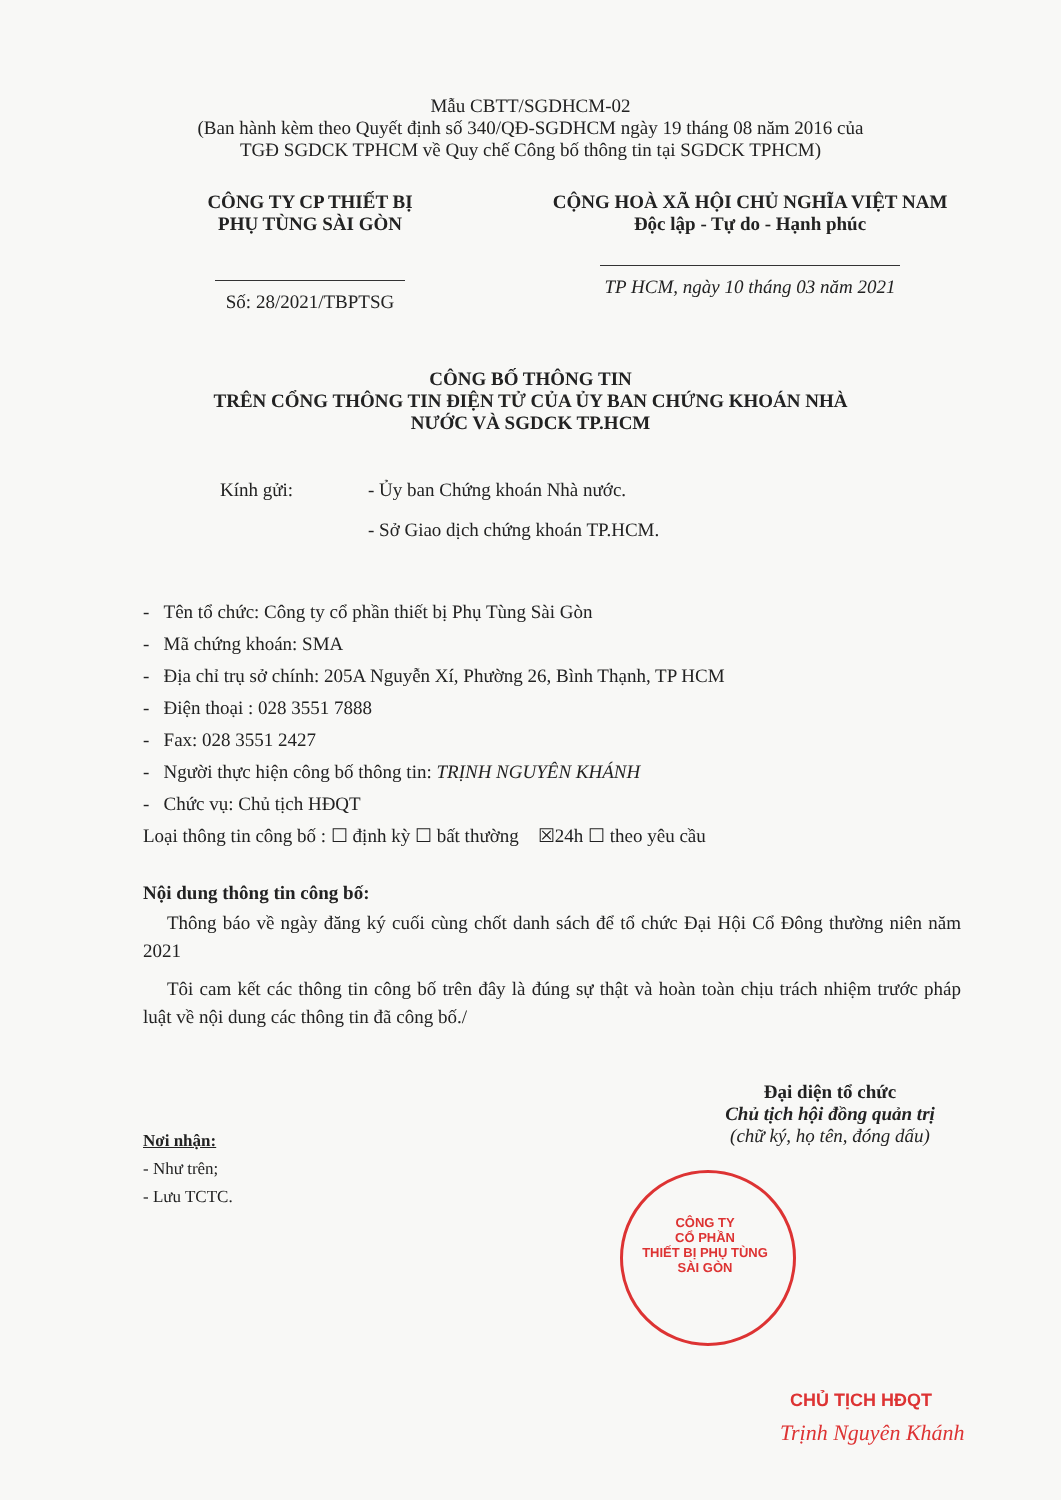Mẫu CBTT/SGDHCM-02
(Ban hành kèm theo Quyết định số 340/QĐ-SGDHCM ngày 19 tháng 08 năm 2016 của
TGĐ SGDCK TPHCM về Quy chế Công bố thông tin tại SGDCK TPHCM)
CÔNG TY CP THIẾT BỊ
PHỤ TÙNG SÀI GÒN
Số: 28/2021/TBPTSG
CỘNG HOÀ XÃ HỘI CHỦ NGHĨA VIỆT NAM
Độc lập - Tự do - Hạnh phúc
TP HCM, ngày 10 tháng 03 năm 2021
CÔNG BỐ THÔNG TIN
TRÊN CỔNG THÔNG TIN ĐIỆN TỬ CỦA ỦY BAN CHỨNG KHOÁN NHÀ
NƯỚC VÀ SGDCK TP.HCM
Kính gửi: - Ủy ban Chứng khoán Nhà nước.
- Sở Giao dịch chứng khoán TP.HCM.
- Tên tổ chức: Công ty cổ phần thiết bị Phụ Tùng Sài Gòn
- Mã chứng khoán: SMA
- Địa chỉ trụ sở chính: 205A Nguyễn Xí, Phường 26, Bình Thạnh, TP HCM
- Điện thoại : 028 3551 7888
- Fax: 028 3551 2427
- Người thực hiện công bố thông tin: TRỊNH NGUYÊN KHÁNH
- Chức vụ: Chủ tịch HĐQT
Loại thông tin công bố : ☐ định kỳ ☐ bất thường ☒24h ☐ theo yêu cầu
Nội dung thông tin công bố:
Thông báo về ngày đăng ký cuối cùng chốt danh sách để tổ chức Đại Hội Cổ Đông thường niên năm 2021
Tôi cam kết các thông tin công bố trên đây là đúng sự thật và hoàn toàn chịu trách nhiệm trước pháp luật về nội dung các thông tin đã công bố./
Đại diện tổ chức
Chủ tịch hội đồng quản trị
(chữ ký, họ tên, đóng dấu)
Nơi nhận:
- Như trên;
- Lưu TCTC.
CÔNG TY
CỔ PHẦN
THIẾT BỊ PHỤ TÙNG
SÀI GÒN
CHỦ TỊCH HĐQT
Trịnh Nguyên Khánh